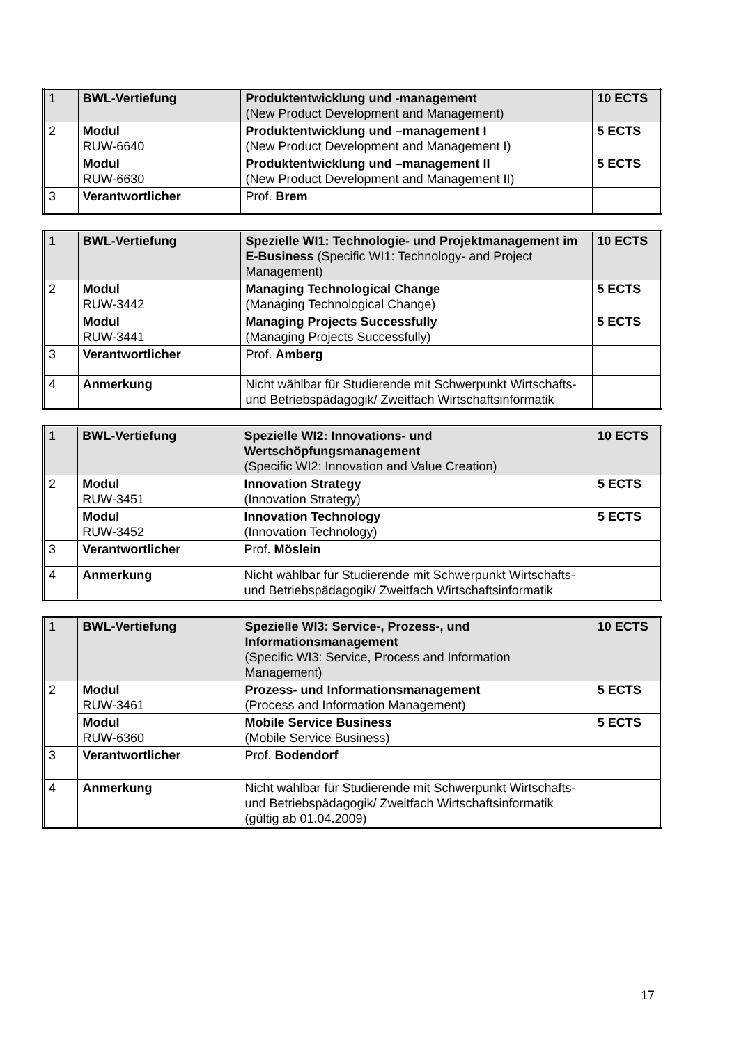| 1 | BWL-Vertiefung | Produktentwicklung und -management (New Product Development and Management) | 10 ECTS |
| 2 | Modul RUW-6640 | Produktentwicklung und –management I (New Product Development and Management I) | 5 ECTS |
| | Modul RUW-6630 | Produktentwicklung und –management II (New Product Development and Management II) | 5 ECTS |
| 3 | Verantwortlicher | Prof. Brem | |
| 1 | BWL-Vertiefung | Spezielle WI1: Technologie- und Projektmanagement im E-Business (Specific WI1: Technology- and Project Management) | 10 ECTS |
| 2 | Modul RUW-3442 | Managing Technological Change (Managing Technological Change) | 5 ECTS |
| | Modul RUW-3441 | Managing Projects Successfully (Managing Projects Successfully) | 5 ECTS |
| 3 | Verantwortlicher | Prof. Amberg | |
| 4 | Anmerkung | Nicht wählbar für Studierende mit Schwerpunkt Wirtschafts- und Betriebspädagogik/ Zweitfach Wirtschaftsinformatik | |
| 1 | BWL-Vertiefung | Spezielle WI2: Innovations- und Wertschöpfungsmanagement (Specific WI2: Innovation and Value Creation) | 10 ECTS |
| 2 | Modul RUW-3451 | Innovation Strategy (Innovation Strategy) | 5 ECTS |
| | Modul RUW-3452 | Innovation Technology (Innovation Technology) | 5 ECTS |
| 3 | Verantwortlicher | Prof. Möslein | |
| 4 | Anmerkung | Nicht wählbar für Studierende mit Schwerpunkt Wirtschafts- und Betriebspädagogik/ Zweitfach Wirtschaftsinformatik | |
| 1 | BWL-Vertiefung | Spezielle WI3: Service-, Prozess-, und Informationsmanagement (Specific WI3: Service, Process and Information Management) | 10 ECTS |
| 2 | Modul RUW-3461 | Prozess- und Informationsmanagement (Process and Information Management) | 5 ECTS |
| | Modul RUW-6360 | Mobile Service Business (Mobile Service Business) | 5 ECTS |
| 3 | Verantwortlicher | Prof. Bodendorf | |
| 4 | Anmerkung | Nicht wählbar für Studierende mit Schwerpunkt Wirtschafts- und Betriebspädagogik/ Zweitfach Wirtschaftsinformatik (gültig ab 01.04.2009) | |
17